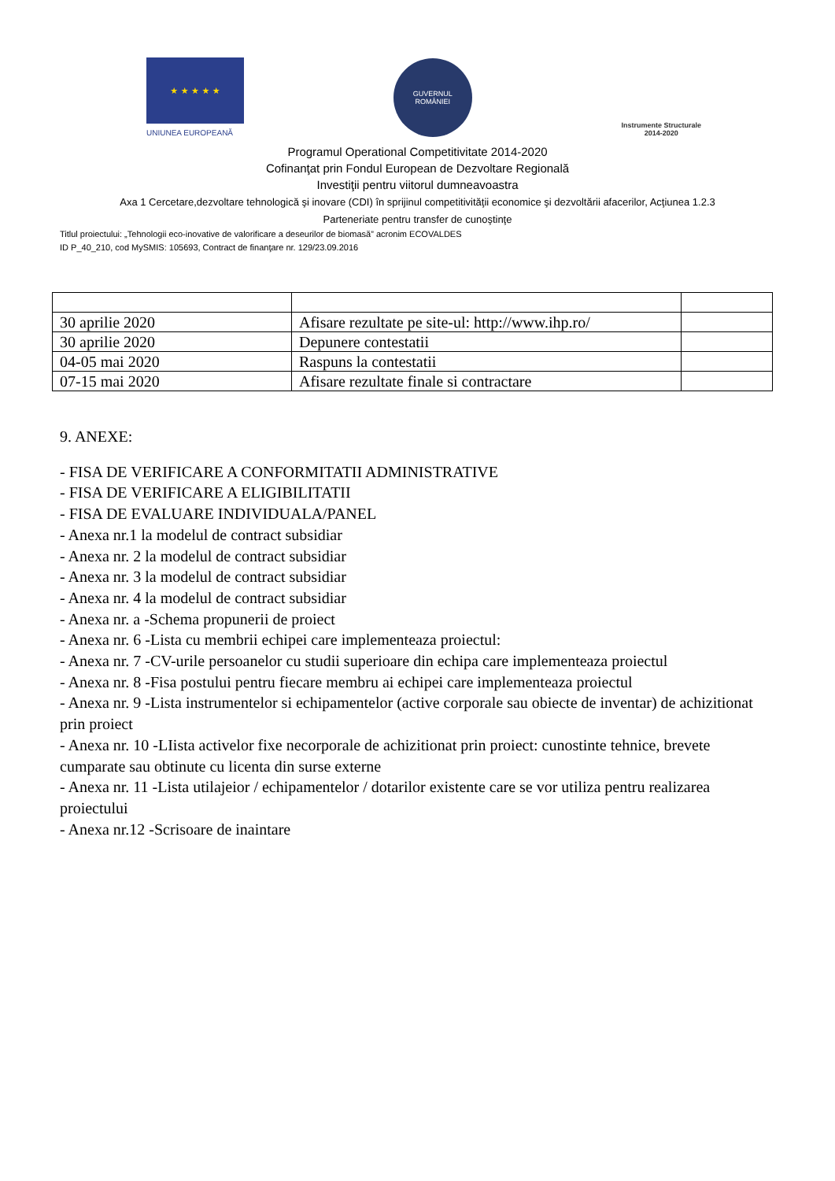★ ★ ★ ★ ★
UNIUNEA EUROPEANĂ
GUVERNUL
ROMÂNIEI
Instrumente Structurale
2014-2020
Programul Operational Competitivitate 2014-2020
Cofinanţat prin Fondul European de Dezvoltare Regională
Investiţii pentru viitorul dumneavoastra
Axa 1 Cercetare,dezvoltare tehnologică şi inovare (CDI) în sprijinul competitivităţii economice şi dezvoltării afacerilor, Acţiunea 1.2.3
Parteneriate pentru transfer de cunoştinţe
Titlul proiectului: „Tehnologii eco-inovative de valorificare a deseurilor de biomasă” acronim ECOVALDES
ID P_40_210, cod MySMIS: 105693, Contract de finanţare nr. 129/23.09.2016
| 30 aprilie 2020 | Afisare rezultate pe site-ul: http://www.ihp.ro/ | |
| 30 aprilie 2020 | Depunere contestatii | |
| 04-05 mai 2020 | Raspuns la contestatii | |
| 07-15 mai 2020 | Afisare rezultate finale si contractare | |
9. ANEXE:
- FISA DE VERIFICARE A CONFORMITATII ADMINISTRATIVE
- FISA DE VERIFICARE A ELIGIBILITATII
- FISA DE EVALUARE INDIVIDUALA/PANEL
- Anexa nr.1 la modelul de contract subsidiar
- Anexa nr. 2 la modelul de contract subsidiar
- Anexa nr. 3 la modelul de contract subsidiar
- Anexa nr. 4 la modelul de contract subsidiar
- Anexa nr. a -Schema propunerii de proiect
- Anexa nr. 6 -Lista cu membrii echipei care implementeaza proiectul:
- Anexa nr. 7 -CV-urile persoanelor cu studii superioare din echipa care implementeaza proiectul
- Anexa nr. 8 -Fisa postului pentru fiecare membru ai echipei care implementeaza proiectul
- Anexa nr. 9 -Lista instrumentelor si echipamentelor (active corporale sau obiecte de inventar) de achizitionat prin proiect
- Anexa nr. 10 -LIista activelor fixe necorporale de achizitionat prin proiect: cunostinte tehnice, brevete cumparate sau obtinute cu licenta din surse externe
- Anexa nr. 11 -Lista utilajeior / echipamentelor / dotarilor existente care se vor utiliza pentru realizarea proiectului
- Anexa nr.12 -Scrisoare de inaintare